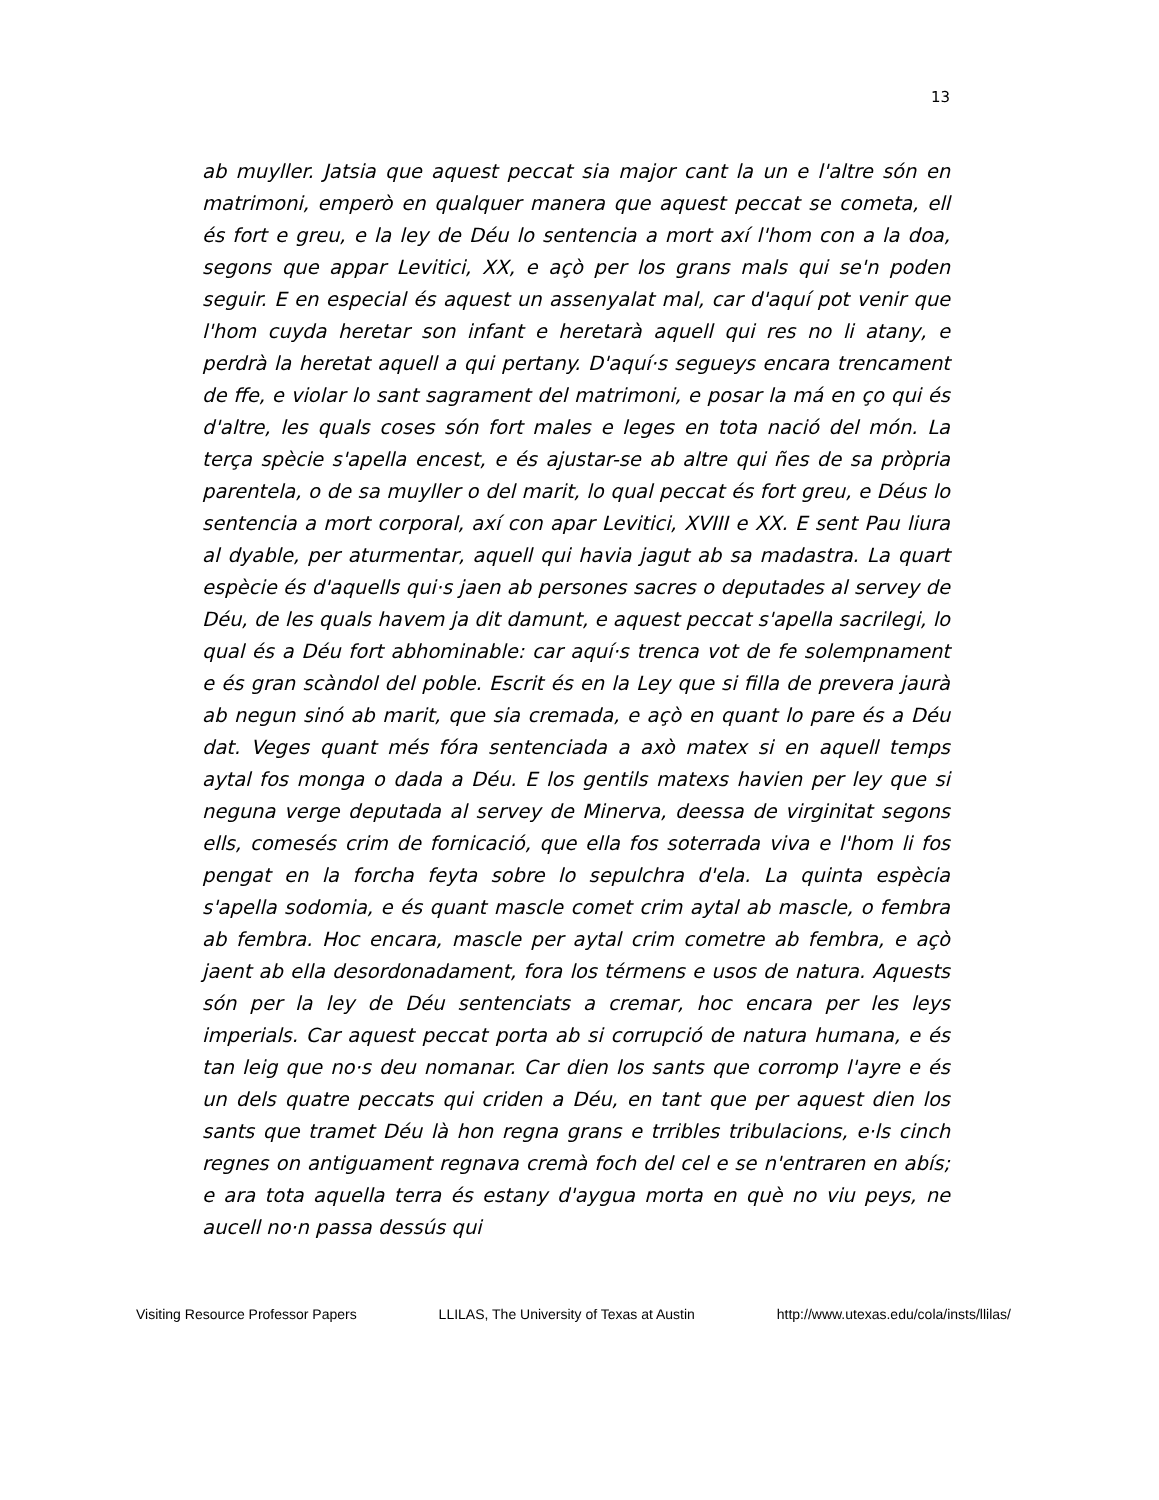13
ab muyller. Jatsia que aquest peccat sia major cant la un e l'altre són en matrimoni, emperò en qualquer manera que aquest peccat se cometa, ell és fort e greu, e la ley de Déu lo sentencia a mort axí l'hom con a la doa, segons que appar Levitici, XX, e açò per los grans mals qui se'n poden seguir. E en especial és aquest un assenyalat mal, car d'aquí pot venir que l'hom cuyda heretar son infant e heretarà aquell qui res no li atany, e perdrà la heretat aquell a qui pertany. D'aquí·s segueys encara trencament de ffe, e violar lo sant sagrament del matrimoni, e posar la má en ço qui és d'altre, les quals coses són fort males e leges en tota nació del món. La terça spècie s'apella encest, e és ajustar-se ab altre qui ñes de sa pròpria parentela, o de sa muyller o del marit, lo qual peccat és fort greu, e Déus lo sentencia a mort corporal, axí con apar Levitici, XVIII e XX. E sent Pau liura al dyable, per aturmentar, aquell qui havia jagut ab sa madastra. La quart espècie és d'aquells qui·s jaen ab persones sacres o deputades al servey de Déu, de les quals havem ja dit damunt, e aquest peccat s'apella sacrilegi, lo qual és a Déu fort abhominable: car aquí·s trenca vot de fe solempnament e és gran scàndol del poble. Escrit és en la Ley que si filla de prevera jaurà ab negun sinó ab marit, que sia cremada, e açò en quant lo pare és a Déu dat. Veges quant més fóra sentenciada a axò matex si en aquell temps aytal fos monga o dada a Déu. E los gentils matexs havien per ley que si neguna verge deputada al servey de Minerva, deessa de virginitat segons ells, comesés crim de fornicació, que ella fos soterrada viva e l'hom li fos pengat en la forcha feyta sobre lo sepulchra d'ela. La quinta espècia s'apella sodomia, e és quant mascle comet crim aytal ab mascle, o fembra ab fembra. Hoc encara, mascle per aytal crim cometre ab fembra, e açò jaent ab ella desordonadament, fora los térmens e usos de natura. Aquests són per la ley de Déu sentenciats a cremar, hoc encara per les leys imperials. Car aquest peccat porta ab si corrupció de natura humana, e és tan leig que no·s deu nomanar. Car dien los sants que corromp l'ayre e és un dels quatre peccats qui criden a Déu, en tant que per aquest dien los sants que tramet Déu là hon regna grans e trribles tribulacions, e·ls cinch regnes on antiguament regnava cremà foch del cel e se n'entraren en abís; e ara tota aquella terra és estany d'aygua morta en què no viu peys, ne aucell no·n passa dessús qui
Visiting Resource Professor Papers LLILAS, The University of Texas at Austin http://www.utexas.edu/cola/insts/llilas/